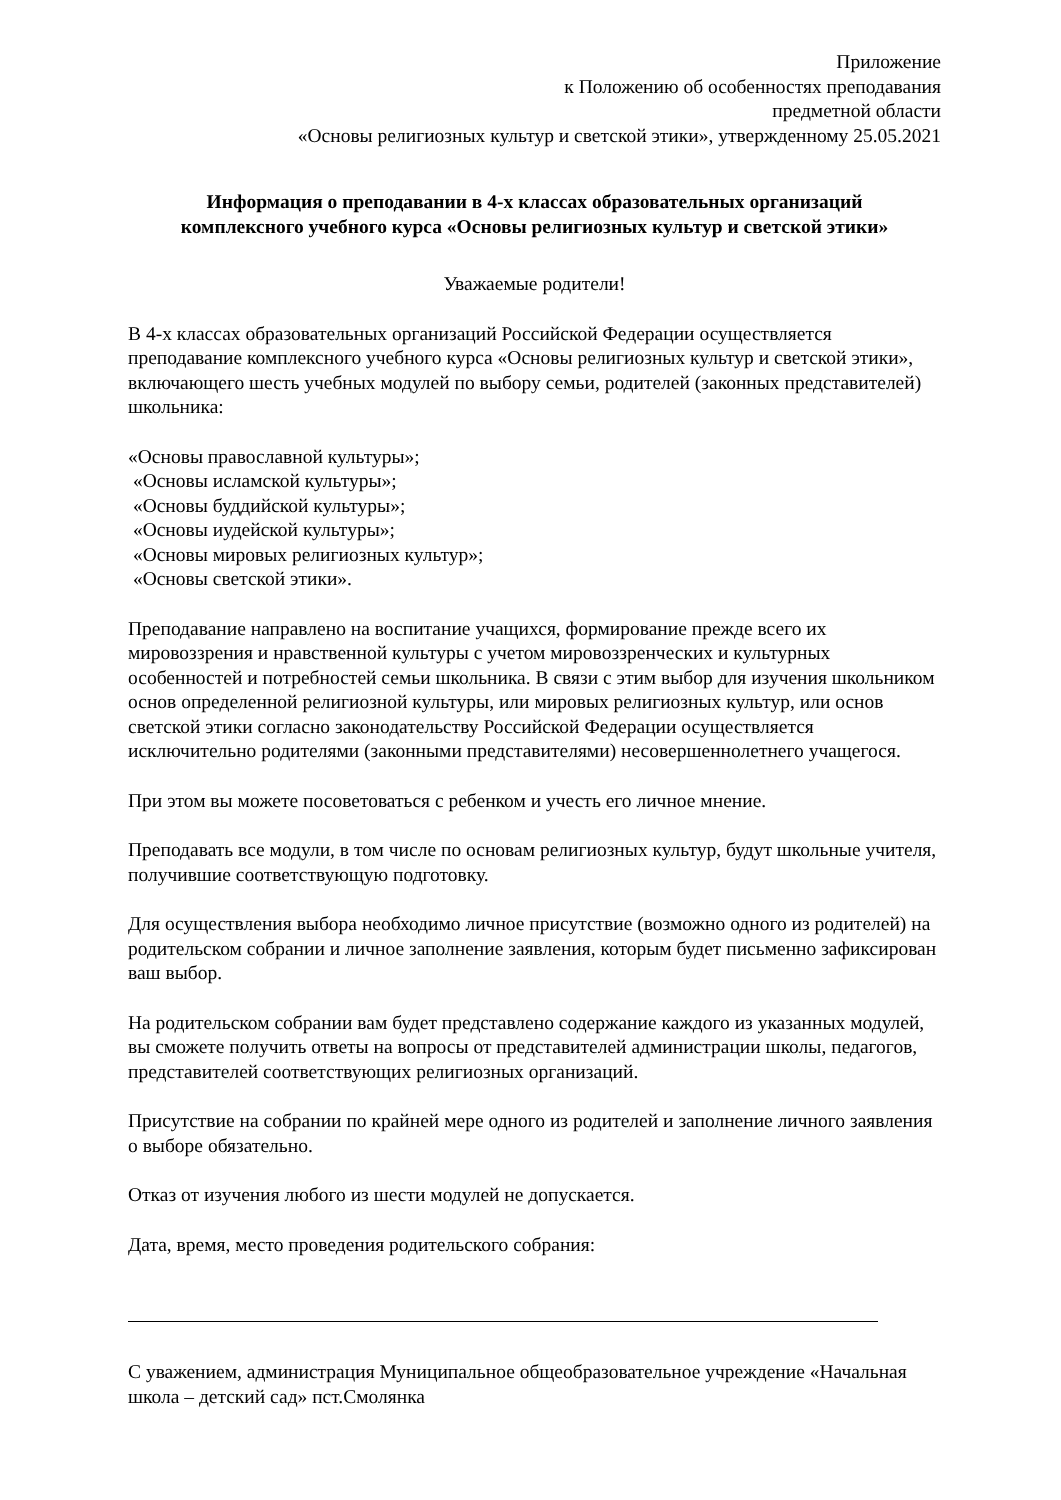Приложение
к Положению об особенностях преподавания
предметной области
«Основы религиозных культур и светской этики», утвержденному 25.05.2021
Информация о преподавании в 4-х классах образовательных организаций
комплексного учебного курса «Основы религиозных культур и светской этики»
Уважаемые родители!
В 4-х классах образовательных организаций Российской Федерации осуществляется преподавание комплексного учебного курса «Основы религиозных культур и светской этики», включающего шесть учебных модулей по выбору семьи, родителей (законных представителей) школьника:
«Основы православной культуры»;
«Основы исламской культуры»;
«Основы буддийской культуры»;
«Основы иудейской культуры»;
«Основы мировых религиозных культур»;
«Основы светской этики».
Преподавание направлено на воспитание учащихся, формирование прежде всего их мировоззрения и нравственной культуры с учетом мировоззренческих и культурных особенностей и потребностей семьи школьника. В связи с этим выбор для изучения школьником основ определенной религиозной культуры, или мировых религиозных культур, или основ светской этики согласно законодательству Российской Федерации осуществляется исключительно родителями (законными представителями) несовершеннолетнего учащегося.
При этом вы можете посоветоваться с ребенком и учесть его личное мнение.
Преподавать все модули, в том числе по основам религиозных культур, будут школьные учителя, получившие соответствующую подготовку.
Для осуществления выбора необходимо личное присутствие (возможно одного из родителей) на родительском собрании и личное заполнение заявления, которым будет письменно зафиксирован ваш выбор.
На родительском собрании вам будет представлено содержание каждого из указанных модулей, вы сможете получить ответы на вопросы от представителей администрации школы, педагогов, представителей соответствующих религиозных организаций.
Присутствие на собрании по крайней мере одного из родителей и заполнение личного заявления о выборе обязательно.
Отказ от изучения любого из шести модулей не допускается.
Дата, время, место проведения родительского собрания:
С уважением, администрация Муниципальное общеобразовательное учреждение «Начальная школа – детский сад» пст.Смолянка